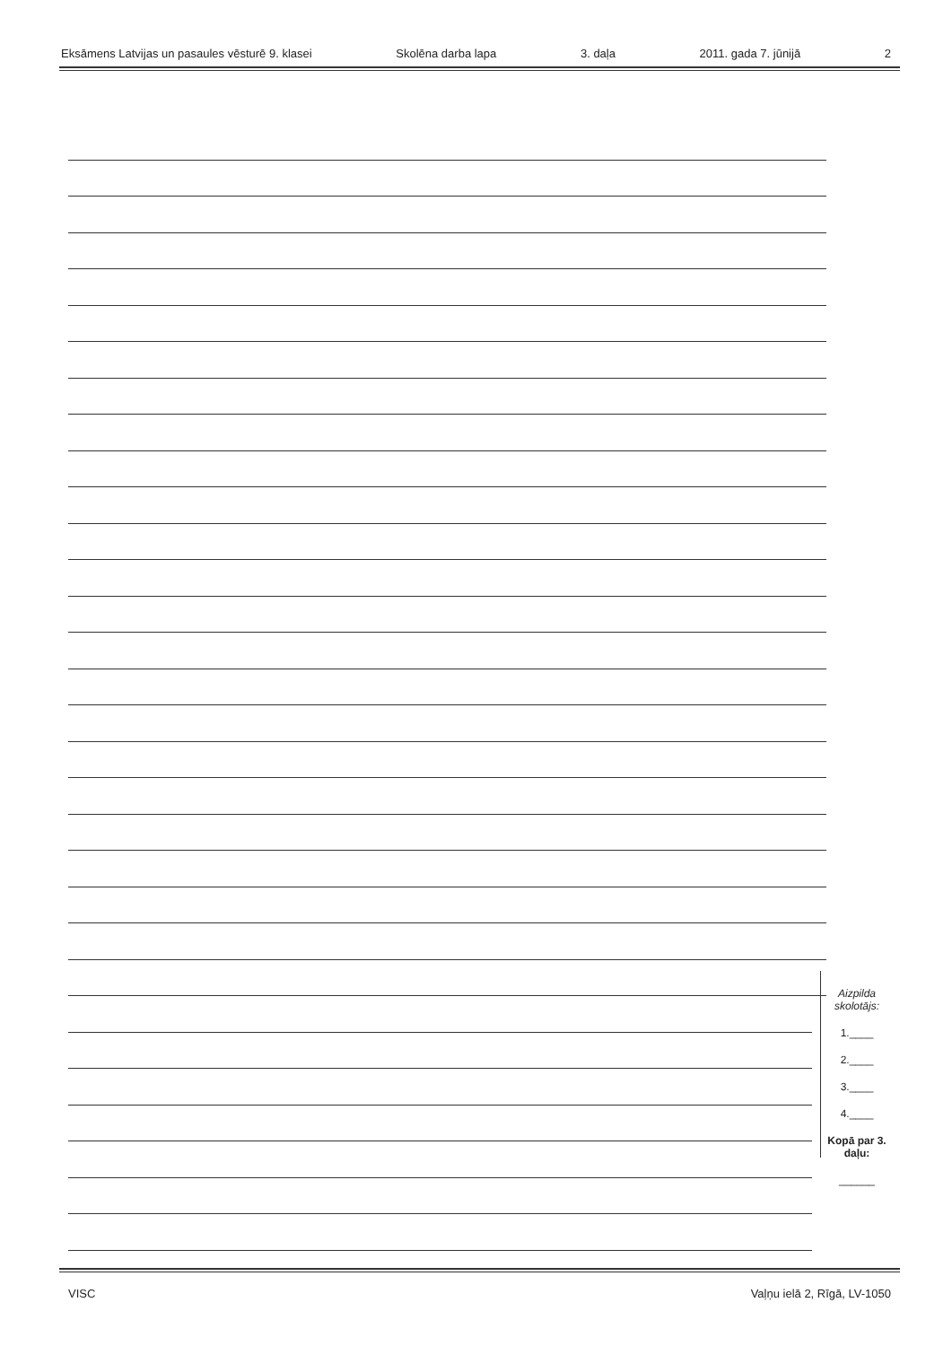Eksāmens Latvijas un pasaules vēsturē 9. klasei Skolēna darba lapa 3. daļa 2011. gada 7. jūnijā 2
Aizpilda skolotājs:
1.____
2.____
3.____
4.____
Kopā par 3. daļu:
______
VISC Vaļņu ielā 2, Rīgā, LV-1050